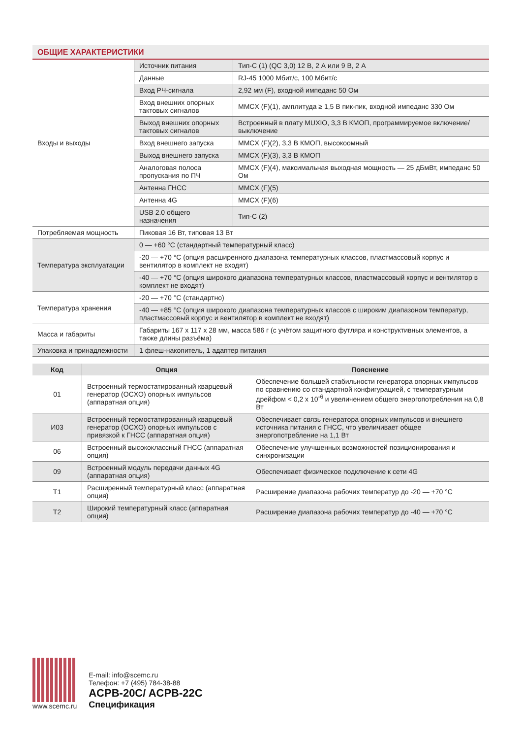ОБЩИЕ ХАРАКТЕРИСТИКИ
| Входы и выходы | Источник питания | Тип-C (1) (QC 3,0) 12 В, 2 А или 9 В, 2 А |
| | Данные | RJ-45 1000 Мбит/с, 100 Мбит/с |
| | Вход РЧ-сигнала | 2,92 мм (F), входной импеданс 50 Ом |
| | Вход внешних опорных тактовых сигналов | MMCX (F)(1), амплитуда ≥ 1,5 В пик-пик, входной импеданс 330 Ом |
| | Выход внешних опорных тактовых сигналов | Встроенный в плату MUXIO, 3,3 В КМОП, программируемое включение/выключение |
| | Вход внешнего запуска | MMCX (F)(2), 3,3 В КМОП, высокоомный |
| | Выход внешнего запуска | MMCX (F)(3), 3,3 В КМОП |
| | Аналоговая полоса пропускания по ПЧ | MMCX (F)(4), максимальная выходная мощность — 25 дБмВт, импеданс 50 Ом |
| | Антенна ГНСС | MMCX (F)(5) |
| | Антенна 4G | MMCX (F)(6) |
| | USB 2.0 общего назначения | Тип-C (2) |
| Потребляемая мощность | Пиковая 16 Вт, типовая 13 Вт | |
| Температура эксплуатации | 0 — +60 °C (стандартный температурный класс) | |
| | -20 — +70 °C (опция расширенного диапазона температурных классов, пластмассовый корпус и вентилятор в комплект не входят) | |
| | -40 — +70 °C (опция широкого диапазона температурных классов, пластмассовый корпус и вентилятор в комплект не входят) | |
| Температура хранения | -20 — +70 °C (стандартно) | |
| | -40 — +85 °C (опция широкого диапазона температурных классов с широким диапазоном температур, пластмассовый корпус и вентилятор в комплект не входят) | |
| Масса и габариты | Габариты 167 x 117 x 28 мм, масса 586 г (с учётом защитного футляра и конструктивных элементов, а также длины разъёма) | |
| Упаковка и принадлежности | 1 флеш-накопитель, 1 адаптер питания | |
| Код | Опция | Пояснение |
| --- | --- | --- |
| 01 | Встроенный термостатированный кварцевый генератор (OCXO) опорных импульсов (аппаратная опция) | Обеспечение большей стабильности генератора опорных импульсов по сравнению со стандартной конфигурацией, с температурным дрейфом < 0,2 x 10<sup>-6</sup> и увеличением общего энергопотребления на 0,8 Вт |
| И03 | Встроенный термостатированный кварцевый генератор (OCXO) опорных импульсов с привязкой к ГНСС (аппаратная опция) | Обеспечивает связь генератора опорных импульсов и внешнего источника питания с ГНСС, что увеличивает общее энергопотребление на 1,1 Вт |
| 06 | Встроенный высококлассный ГНСС (аппаратная опция) | Обеспечение улучшенных возможностей позиционирования и синхронизации |
| 09 | Встроенный модуль передачи данных 4G (аппаратная опция) | Обеспечивает физическое подключение к сети 4G |
| T1 | Расширенный температурный класс (аппаратная опция) | Расширение диапазона рабочих температур до -20 — +70 °C |
| T2 | Широкий температурный класс (аппаратная опция) | Расширение диапазона рабочих температур до -40 — +70 °C |
www.scemc.ru
E-mail: info@scemc.ru
Телефон: +7 (495) 784-38-88
ACPB-20C/ ACPB-22C
Спецификация